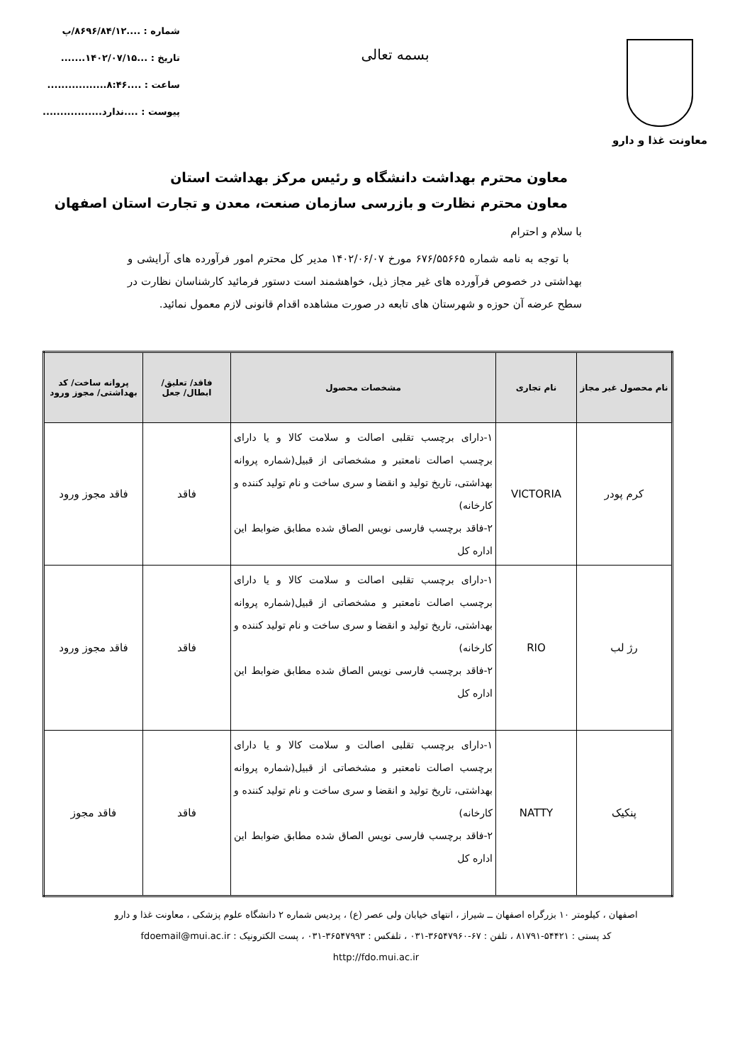معاونت غذا و دارو
بسمه تعالی
شماره : ....۸۶۹۶/۸۴/۱۲/پ
تاریخ : ...۱۴۰۲/۰۷/۱۵.......
ساعت : ....۸:۴۶.................
پیوست : ....ندارد.................
معاون محترم بهداشت دانشگاه و رئیس مرکز بهداشت استان
معاون محترم نظارت و بازرسی سازمان صنعت، معدن و تجارت استان اصفهان
با سلام و احترام
با توجه به نامه شماره ۶۷۶/۵۵۶۶۵ مورخ ۱۴۰۲/۰۶/۰۷ مدیر کل محترم امور فرآورده های آرایشی و بهداشتی در خصوص فرآورده های غیر مجاز ذیل، خواهشمند است دستور فرمائید کارشناسان نظارت در سطح عرضه آن حوزه و شهرستان های تابعه در صورت مشاهده اقدام قانونی لازم معمول نمائید.
| نام محصول غیر مجاز | نام تجاری | مشخصات محصول | فاقد/ تعلیق/ ابطال/ جعل | پروانه ساخت/ کد بهداشتی/ مجوز ورود |
| --- | --- | --- | --- | --- |
| کرم پودر | VICTORIA | ۱-دارای برچسب تقلبی اصالت و سلامت کالا و یا دارای برچسب اصالت نامعتبر و مشخصاتی از قبیل(شماره پروانه بهداشتی، تاریخ تولید و انقضا و سری ساخت و نام تولید کننده و کارخانه) ۲-فاقد برچسب فارسی نویس الصاق شده مطابق ضوابط این اداره کل | فاقد | فاقد مجوز ورود |
| رژ لب | RIO | ۱-دارای برچسب تقلبی اصالت و سلامت کالا و یا دارای برچسب اصالت نامعتبر و مشخصاتی از قبیل(شماره پروانه بهداشتی، تاریخ تولید و انقضا و سری ساخت و نام تولید کننده و کارخانه) ۲-فاقد برچسب فارسی نویس الصاق شده مطابق ضوابط این اداره کل | فاقد | فاقد مجوز ورود |
| پنکیک | NATTY | ۱-دارای برچسب تقلبی اصالت و سلامت کالا و یا دارای برچسب اصالت نامعتبر و مشخصاتی از قبیل(شماره پروانه بهداشتی، تاریخ تولید و انقضا و سری ساخت و نام تولید کننده و کارخانه) ۲-فاقد برچسب فارسی نویس الصاق شده مطابق ضوابط این اداره کل | فاقد | فاقد مجوز |
اصفهان ، کیلومتر ۱۰ بزرگراه اصفهان ــ شیراز ، انتهای خیابان ولی عصر (ع) ، پردیس شماره ۲ دانشگاه علوم پزشکی ، معاونت غذا و دارو
کد پستی : ۵۴۴۲۱-۸۱۷۹۱ ، تلفن : ۶۷-۳۶۵۴۷۹۶۰-۰۳۱ ، تلفکس : ۳۶۵۴۷۹۹۳-۰۳۱ ، پست الکترونیک : fdoemail@mui.ac.ir
http://fdo.mui.ac.ir